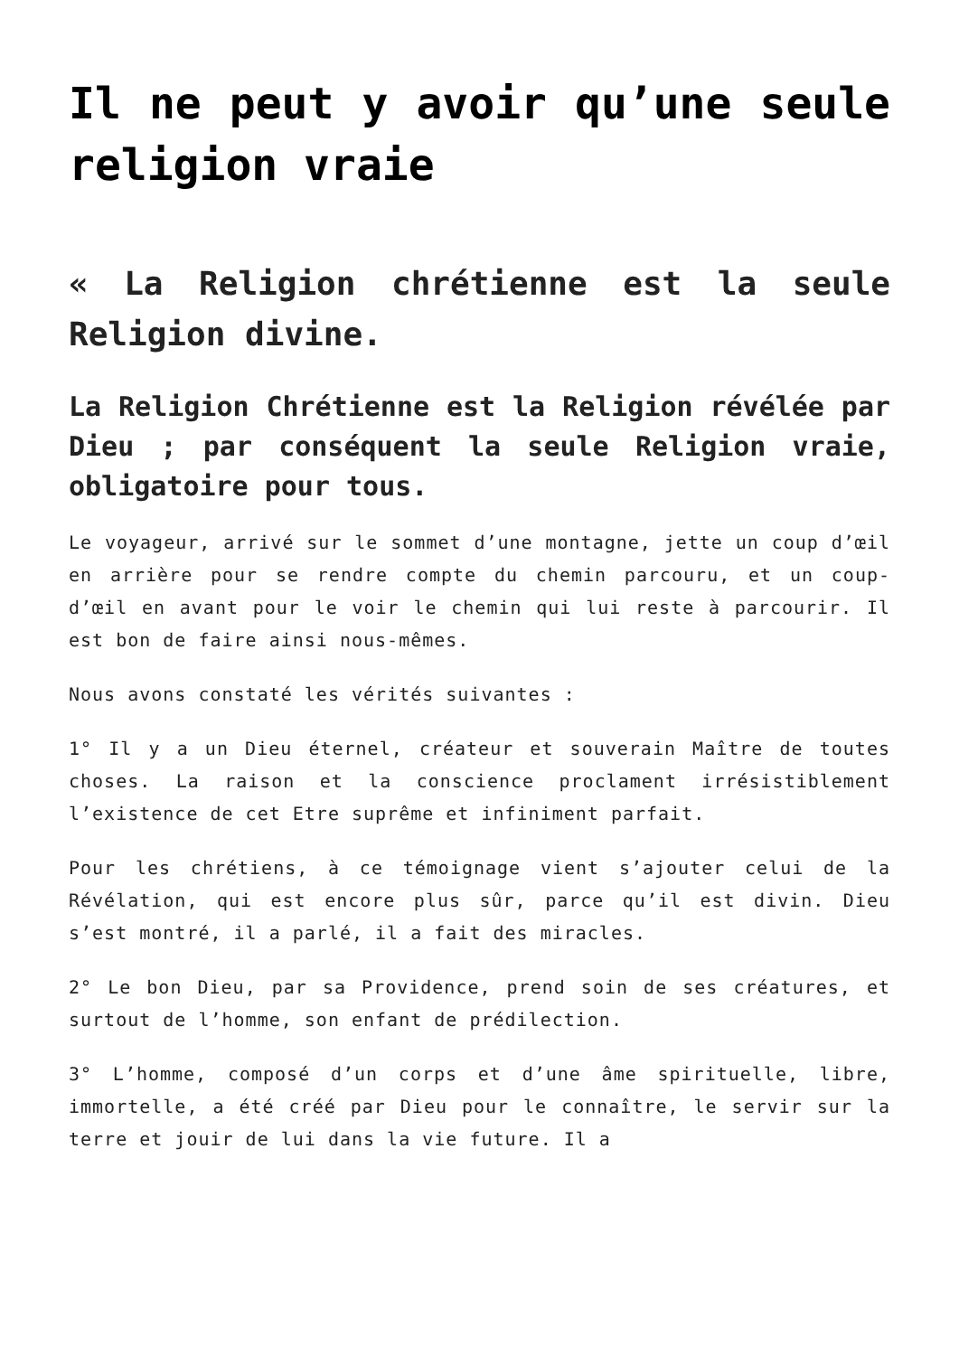Il ne peut y avoir qu’une seule religion vraie
« La Religion chrétienne est la seule Religion divine.
La Religion Chrétienne est la Religion révélée par Dieu ; par conséquent la seule Religion vraie, obligatoire pour tous.
Le voyageur, arrivé sur le sommet d’une montagne, jette un coup d’œil en arrière pour se rendre compte du chemin parcouru, et un coup- d’œil en avant pour le voir le chemin qui lui reste à parcourir. Il est bon de faire ainsi nous-mêmes.
Nous avons constaté les vérités suivantes :
1° Il y a un Dieu éternel, créateur et souverain Maître de toutes choses. La raison et la conscience proclament irrésistiblement l’existence de cet Etre suprême et infiniment parfait.
Pour les chrétiens, à ce témoignage vient s’ajouter celui de la Révélation, qui est encore plus sûr, parce qu’il est divin. Dieu s’est montré, il a parlé, il a fait des miracles.
2° Le bon Dieu, par sa Providence, prend soin de ses créatures, et surtout de l’homme, son enfant de prédilection.
3° L’homme, composé d’un corps et d’une âme spirituelle, libre, immortelle, a été créé par Dieu pour le connaître, le servir sur la terre et jouir de lui dans la vie future. Il a